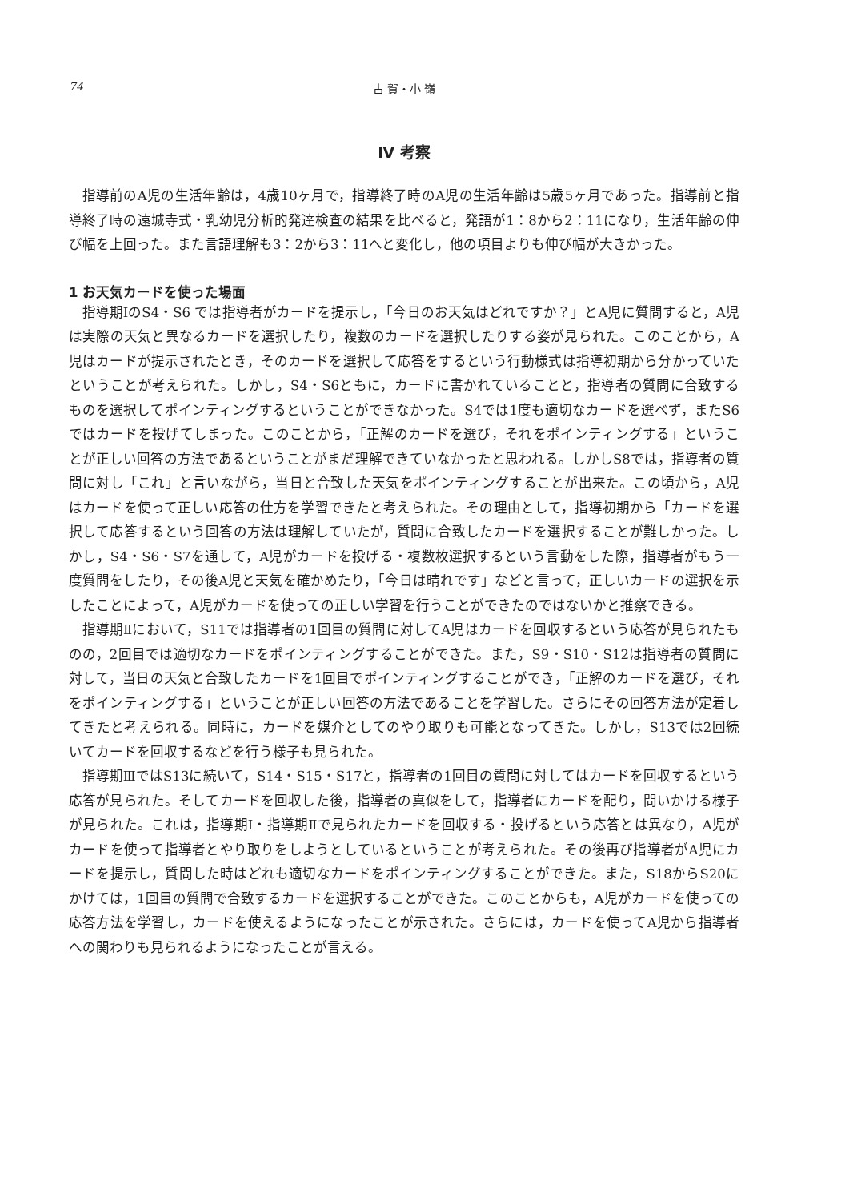74 古 賀・小 嶺
Ⅳ 考察
指導前のA児の生活年齢は，4歳10ヶ月で，指導終了時のA児の生活年齢は5歳5ヶ月であった。指導前と指導終了時の遠城寺式・乳幼児分析的発達検査の結果を比べると，発語が1：8から2：11になり，生活年齢の伸び幅を上回った。また言語理解も3：2から3：11へと変化し，他の項目よりも伸び幅が大きかった。
1 お天気カードを使った場面
指導期ⅠのS4・S6 では指導者がカードを提示し，「今日のお天気はどれですか？」とA児に質問すると，A児は実際の天気と異なるカードを選択したり，複数のカードを選択したりする姿が見られた。このことから，A児はカードが提示されたとき，そのカードを選択して応答をするという行動様式は指導初期から分かっていたということが考えられた。しかし，S4・S6ともに，カードに書かれていることと，指導者の質問に合致するものを選択してポインティングするということができなかった。S4では1度も適切なカードを選べず，またS6ではカードを投げてしまった。このことから，「正解のカードを選び，それをポインティングする」ということが正しい回答の方法であるということがまだ理解できていなかったと思われる。しかしS8では，指導者の質問に対し「これ」と言いながら，当日と合致した天気をポインティングすることが出来た。この頃から，A児はカードを使って正しい応答の仕方を学習できたと考えられた。その理由として，指導初期から「カードを選択して応答するという回答の方法は理解していたが，質問に合致したカードを選択することが難しかった。しかし，S4・S6・S7を通して，A児がカードを投げる・複数枚選択するという言動をした際，指導者がもう一度質問をしたり，その後A児と天気を確かめたり，「今日は晴れです」などと言って，正しいカードの選択を示したことによって，A児がカードを使っての正しい学習を行うことができたのではないかと推察できる。
指導期Ⅱにおいて，S11では指導者の1回目の質問に対してA児はカードを回収するという応答が見られたものの，2回目では適切なカードをポインティングすることができた。また，S9・S10・S12は指導者の質問に対して，当日の天気と合致したカードを1回目でポインティングすることができ，「正解のカードを選び，それをポインティングする」ということが正しい回答の方法であることを学習した。さらにその回答方法が定着してきたと考えられる。同時に，カードを媒介としてのやり取りも可能となってきた。しかし，S13では2回続いてカードを回収するなどを行う様子も見られた。
指導期ⅢではS13に続いて，S14・S15・S17と，指導者の1回目の質問に対してはカードを回収するという応答が見られた。そしてカードを回収した後，指導者の真似をして，指導者にカードを配り，問いかける様子が見られた。これは，指導期Ⅰ・指導期Ⅱで見られたカードを回収する・投げるという応答とは異なり，A児がカードを使って指導者とやり取りをしようとしているということが考えられた。その後再び指導者がA児にカードを提示し，質問した時はどれも適切なカードをポインティングすることができた。また，S18からS20にかけては，1回目の質問で合致するカードを選択することができた。このことからも，A児がカードを使っての応答方法を学習し，カードを使えるようになったことが示された。さらには，カードを使ってA児から指導者への関わりも見られるようになったことが言える。